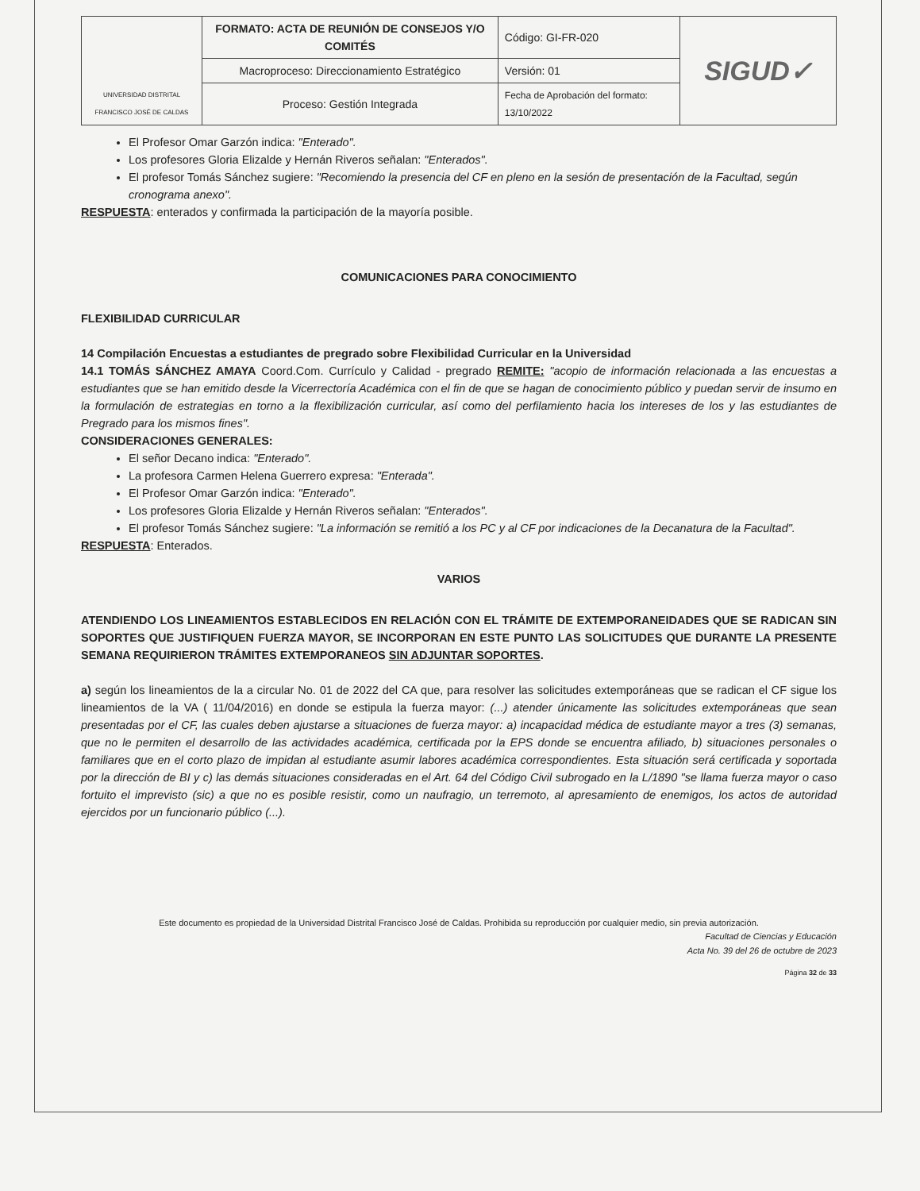| UNIVERSIDAD DISTRITAL FRANCISCO JOSÉ DE CALDAS | FORMATO: ACTA DE REUNIÓN DE CONSEJOS Y/O COMITÉS | Código: GI-FR-020 | SIGUD✓ |
| | Macroproceso: Direccionamiento Estratégico | Versión: 01 | |
| | Proceso: Gestión Integrada | Fecha de Aprobación del formato: 13/10/2022 | |
El Profesor Omar Garzón indica: "Enterado".
Los profesores Gloria Elizalde y Hernán Riveros señalan: "Enterados".
El profesor Tomás Sánchez sugiere: "Recomiendo la presencia del CF en pleno en la sesión de presentación de la Facultad, según cronograma anexo".
RESPUESTA: enterados y confirmada la participación de la mayoría posible.
COMUNICACIONES PARA CONOCIMIENTO
FLEXIBILIDAD CURRICULAR
14 Compilación Encuestas a estudiantes de pregrado sobre Flexibilidad Curricular en la Universidad
14.1 TOMÁS SÁNCHEZ AMAYA Coord.Com. Currículo y Calidad - pregrado REMITE: "acopio de información relacionada a las encuestas a estudiantes que se han emitido desde la Vicerrectoría Académica con el fin de que se hagan de conocimiento público y puedan servir de insumo en la formulación de estrategias en torno a la flexibilización curricular, así como del perfilamiento hacia los intereses de los y las estudiantes de Pregrado para los mismos fines".
CONSIDERACIONES GENERALES:
El señor Decano indica: "Enterado".
La profesora Carmen Helena Guerrero expresa: "Enterada".
El Profesor Omar Garzón indica: "Enterado".
Los profesores Gloria Elizalde y Hernán Riveros señalan: "Enterados".
El profesor Tomás Sánchez sugiere: "La información se remitió a los PC y al CF por indicaciones de la Decanatura de la Facultad".
RESPUESTA: Enterados.
VARIOS
ATENDIENDO LOS LINEAMIENTOS ESTABLECIDOS EN RELACIÓN CON EL TRÁMITE DE EXTEMPORANEIDADES QUE SE RADICAN SIN SOPORTES QUE JUSTIFIQUEN FUERZA MAYOR, SE INCORPORAN EN ESTE PUNTO LAS SOLICITUDES QUE DURANTE LA PRESENTE SEMANA REQUIRIERON TRÁMITES EXTEMPORANEOS SIN ADJUNTAR SOPORTES.
a) según los lineamientos de la a circular No. 01 de 2022 del CA que, para resolver las solicitudes extemporáneas que se radican el CF sigue los lineamientos de la VA ( 11/04/2016) en donde se estipula la fuerza mayor: (...) atender únicamente las solicitudes extemporáneas que sean presentadas por el CF, las cuales deben ajustarse a situaciones de fuerza mayor: a) incapacidad médica de estudiante mayor a tres (3) semanas, que no le permiten el desarrollo de las actividades académica, certificada por la EPS donde se encuentra afiliado, b) situaciones personales o familiares que en el corto plazo de impidan al estudiante asumir labores académica correspondientes. Esta situación será certificada y soportada por la dirección de BI y c) las demás situaciones consideradas en el Art. 64 del Código Civil subrogado en la L/1890 "se llama fuerza mayor o caso fortuito el imprevisto (sic) a que no es posible resistir, como un naufragio, un terremoto, al apresamiento de enemigos, los actos de autoridad ejercidos por un funcionario público (...).
Este documento es propiedad de la Universidad Distrital Francisco José de Caldas. Prohibida su reproducción por cualquier medio, sin previa autorización.
Facultad de Ciencias y Educación
Acta No. 39 del 26 de octubre de 2023
Página 32 de 33